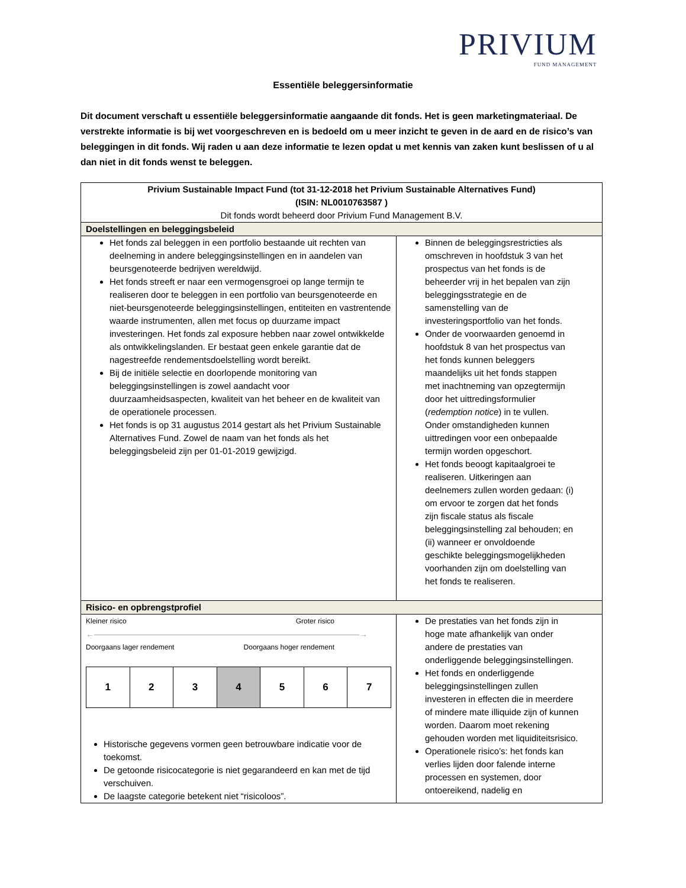PRIVIUM
FUND MANAGEMENT
Essentiële beleggersinformatie
Dit document verschaft u essentiële beleggersinformatie aangaande dit fonds. Het is geen marketingmateriaal. De verstrekte informatie is bij wet voorgeschreven en is bedoeld om u meer inzicht te geven in de aard en de risico’s van beleggingen in dit fonds. Wij raden u aan deze informatie te lezen opdat u met kennis van zaken kunt beslissen of u al dan niet in dit fonds wenst te beleggen.
| Privium Sustainable Impact Fund (tot 31-12-2018 het Privium Sustainable Alternatives Fund) (ISIN: NL0010763587 ) Dit fonds wordt beheerd door Privium Fund Management B.V. | |
| Doelstellingen en beleggingsbeleid | |
| Het fonds zal beleggen in een portfolio bestaande uit rechten van deelneming in andere beleggingsinstellingen en in aandelen van beursgenoteerde bedrijven wereldwijd. Het fonds streeft er naar een vermogensgroei op lange termijn te realiseren door te beleggen in een portfolio van beursgenoteerde en niet-beursgenoteerde beleggingsinstellingen, entiteiten en vastrentende waarde instrumenten, allen met focus op duurzame impact investeringen. Het fonds zal exposure hebben naar zowel ontwikkelde als ontwikkelingslanden. Er bestaat geen enkele garantie dat de nagestreefde rendementsdoelstelling wordt bereikt. Bij de initiële selectie en doorlopende monitoring van beleggingsinstellingen is zowel aandacht voor duurzaamheidsaspecten, kwaliteit van het beheer en de kwaliteit van de operationele processen. Het fonds is op 31 augustus 2014 gestart als het Privium Sustainable Alternatives Fund. Zowel de naam van het fonds als het beleggingsbeleid zijn per 01-01-2019 gewijzigd. | Binnen de beleggingsrestricties als omschreven in hoofdstuk 3 van het prospectus van het fonds is de beheerder vrij in het bepalen van zijn beleggingsstrategie en de samenstelling van de investeringsportfolio van het fonds. Onder de voorwaarden genoemd in hoofdstuk 8 van het prospectus van het fonds kunnen beleggers maandelijks uit het fonds stappen met inachtneming van opzegtermijn door het uittredingsformulier ( redemption notice ) in te vullen. Onder omstandigheden kunnen uittredingen voor een onbepaalde termijn worden opgeschort. Het fonds beoogt kapitaalgroei te realiseren. Uitkeringen aan deelnemers zullen worden gedaan: (i) om ervoor te zorgen dat het fonds zijn fiscale status als fiscale beleggingsinstelling zal behouden; en (ii) wanneer er onvoldoende geschikte beleggingsmogelijkheden voorhanden zijn om doelstelling van het fonds te realiseren. |
| Risico- en opbrengstprofiel | |
| Kleiner risico Groter risico ←――――――――――――――――――――――――――――――――→ Doorgaans lager rendement Doorgaans hoger rendement / 1 / 2 / 3 / 4 / 5 / 6 / 7 / Historische gegevens vormen geen betrouwbare indicatie voor de toekomst. De getoonde risicocategorie is niet gegarandeerd en kan met de tijd verschuiven. De laagste categorie betekent niet “risicoloos”. | De prestaties van het fonds zijn in hoge mate afhankelijk van onder andere de prestaties van onderliggende beleggingsinstellingen. Het fonds en onderliggende beleggingsinstellingen zullen investeren in effecten die in meerdere of mindere mate illiquide zijn of kunnen worden. Daarom moet rekening gehouden worden met liquiditeitsrisico. Operationele risico’s: het fonds kan verlies lijden door falende interne processen en systemen, door ontoereikend, nadelig en |